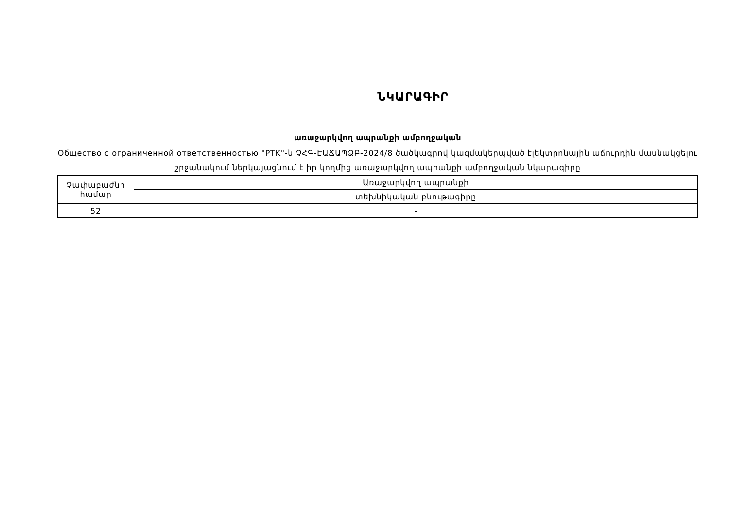ՆԿԱՐԱԳԻՐ
առաջարկվող ապրանքի ամբողջական
Общество с ограниченной ответственностью "PTK"-ն ՉՀԳ-ԷԱՃԱՊՁԲ-2024/8 ծածկագրով կազմակերպված էլեկտրոնային աճուրդին մասնակցելու շրջանակում ներկայացնում է իր կողմից առաջարկվող ապրանքի ամբողջական նկարագիրը
| Չափաբաժնի համար | Առաջարկվող ապրանքի |
| | տեխնիկական բնութագիրը |
| 52 | - |